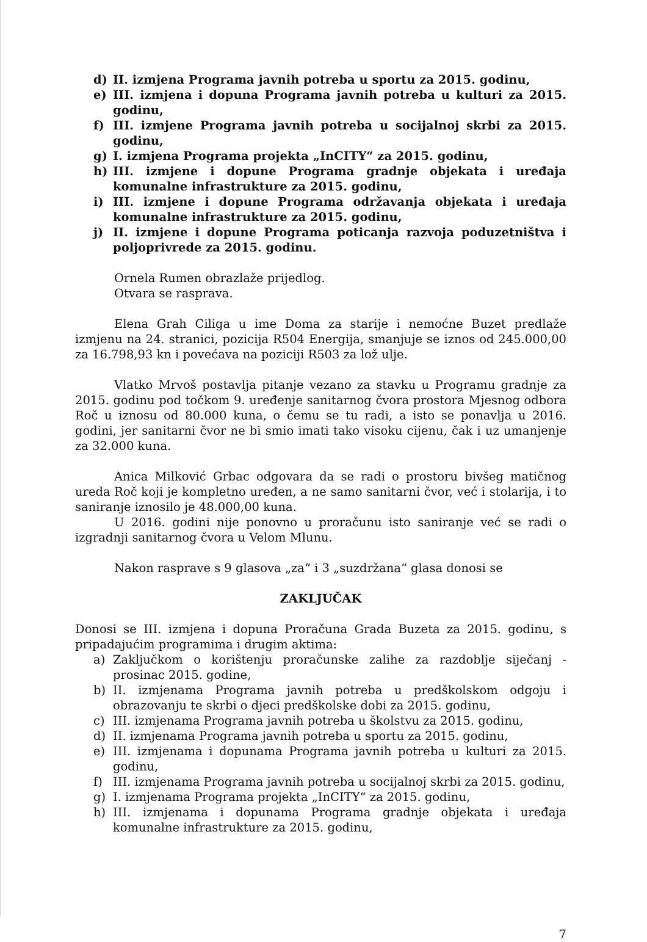d) II. izmjena Programa javnih potreba u sportu za 2015. godinu,
e) III. izmjena i dopuna Programa javnih potreba u kulturi za 2015. godinu,
f) III. izmjene Programa javnih potreba u socijalnoj skrbi za 2015. godinu,
g) I. izmjena Programa projekta „InCITY“ za 2015. godinu,
h) III. izmjene i dopune Programa gradnje objekata i uređaja komunalne infrastrukture za 2015. godinu,
i) III. izmjene i dopune Programa održavanja objekata i uređaja komunalne infrastrukture za 2015. godinu,
j) II. izmjene i dopune Programa poticanja razvoja poduzetništva i poljoprivrede za 2015. godinu.
Ornela Rumen obrazlaže prijedlog.
Otvara se rasprava.
Elena Grah Ciliga u ime Doma za starije i nemoćne Buzet predlaže izmjenu na 24. stranici, pozicija R504 Energija, smanjuje se iznos od 245.000,00 za 16.798,93 kn i povećava na poziciji R503 za lož ulje.
Vlatko Mrvoš postavlja pitanje vezano za stavku u Programu gradnje za 2015. godinu pod točkom 9. uređenje sanitarnog čvora prostora Mjesnog odbora Roč u iznosu od 80.000 kuna, o čemu se tu radi, a isto se ponavlja u 2016. godini, jer sanitarni čvor ne bi smio imati tako visoku cijenu, čak i uz umanjenje za 32.000 kuna.
Anica Milković Grbac odgovara da se radi o prostoru bivšeg matičnog ureda Roč koji je kompletno uređen, a ne samo sanitarni čvor, već i stolarija, i to saniranje iznosilo je 48.000,00 kuna.
U 2016. godini nije ponovno u proračunu isto saniranje već se radi o izgradnji sanitarnog čvora u Velom Mlunu.
Nakon rasprave s 9 glasova „za“ i 3 „suzdržana“ glasa donosi se
ZAKLJUČAK
Donosi se III. izmjena i dopuna Proračuna Grada Buzeta za 2015. godinu, s pripadajućim programima i drugim aktima:
a) Zaključkom o korištenju proračunske zalihe za razdoblje siječanj - prosinac 2015. godine,
b) II. izmjenama Programa javnih potreba u predškolskom odgoju i obrazovanju te skrbi o djeci predškolske dobi za 2015. godinu,
c) III. izmjenama Programa javnih potreba u školstvu za 2015. godinu,
d) II. izmjenama Programa javnih potreba u sportu za 2015. godinu,
e) III. izmjenama i dopunama Programa javnih potreba u kulturi za 2015. godinu,
f) III. izmjenama Programa javnih potreba u socijalnoj skrbi za 2015. godinu,
g) I. izmjenama Programa projekta „InCITY“ za 2015. godinu,
h) III. izmjenama i dopunama Programa gradnje objekata i uređaja komunalne infrastrukture za 2015. godinu,
7